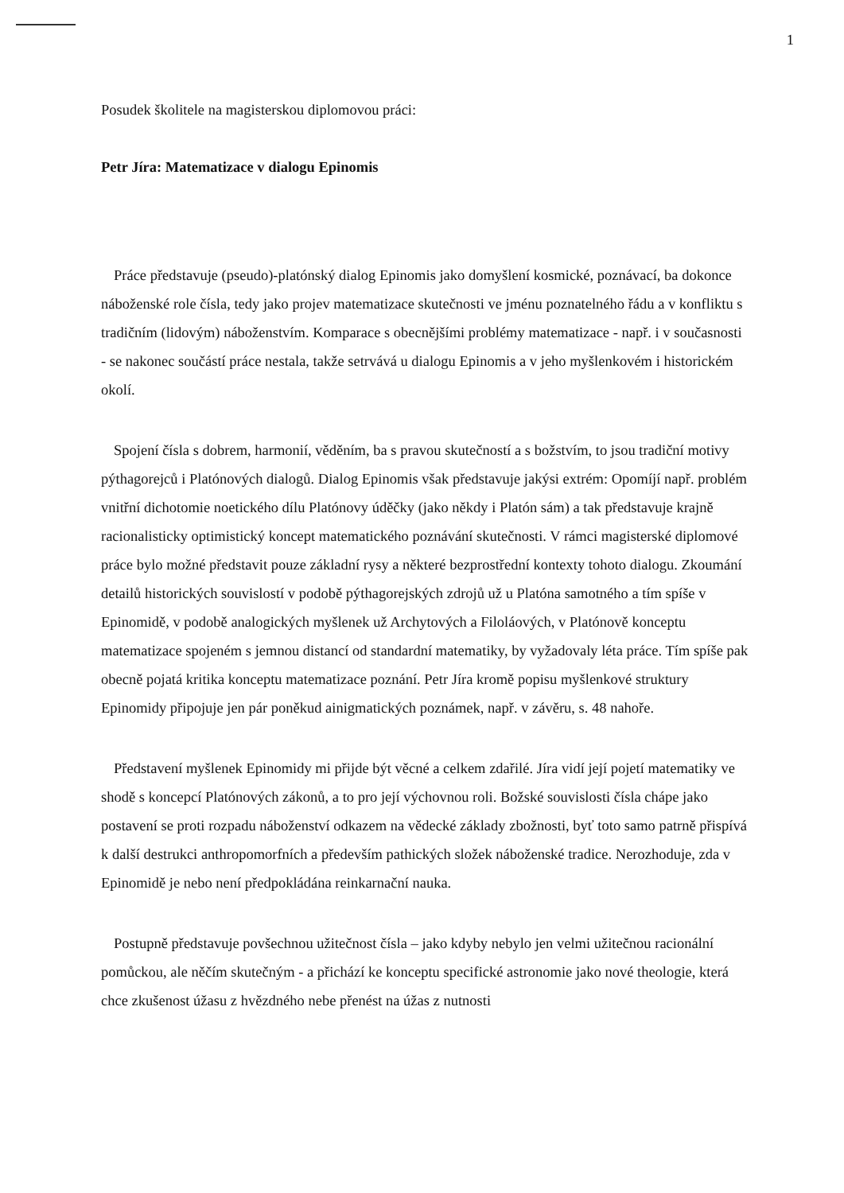1
Posudek školitele na magisterskou diplomovou práci:
Petr Jíra: Matematizace v dialogu Epinomis
Práce představuje (pseudo)-platónský dialog Epinomis jako domyšlení kosmické, poznávací, ba dokonce náboženské role čísla, tedy jako projev matematizace skutečnosti ve jménu poznatelného řádu a v konfliktu s tradičním (lidovým) náboženstvím. Komparace s obecnějšími problémy matematizace - např. i v současnosti - se nakonec součástí práce nestala, takže setrvává u dialogu Epinomis a v jeho myšlenkovém i historickém okolí.
Spojení čísla s dobrem, harmonií, věděním, ba s pravou skutečností a s božstvím, to jsou tradiční motivy pýthagorejců i Platónových dialogů. Dialog Epinomis však představuje jakýsi extrém: Opomíjí např. problém vnitřní dichotomie noetického dílu Platónovy úděčky (jako někdy i Platón sám) a tak představuje krajně racionalisticky optimistický koncept matematického poznávání skutečnosti. V rámci magisterské diplomové práce bylo možné představit pouze základní rysy a některé bezprostřední kontexty tohoto dialogu. Zkoumání detailů historických souvislostí v podobě pýthagorejských zdrojů už u Platóna samotného a tím spíše v Epinomidě, v podobě analogických myšlenek už Archytových a Filoláových, v Platónově konceptu matematizace spojeném s jemnou distancí od standardní matematiky, by vyžadovaly léta práce. Tím spíše pak obecně pojatá kritika konceptu matematizace poznání. Petr Jíra kromě popisu myšlenkové struktury Epinomidy připojuje jen pár poněkud ainigmatických poznámek, např. v závěru, s. 48 nahoře.
Představení myšlenek Epinomidy mi přijde být věcné a celkem zdařilé. Jíra vidí její pojetí matematiky ve shodě s koncepcí Platónových zákonů, a to pro její výchovnou roli. Božské souvislosti čísla chápe jako postavení se proti rozpadu náboženství odkazem na vědecké základy zbožnosti, byť toto samo patrně přispívá k další destrukci anthropomorfních a především pathických složek náboženské tradice. Nerozhoduje, zda v Epinomidě je nebo není předpokládána reinkarnační nauka.
Postupně představuje povšechnou užitečnost čísla – jako kdyby nebylo jen velmi užitečnou racionální pomůckou, ale něčím skutečným - a přichází ke konceptu specifické astronomie jako nové theologie, která chce zkušenost úžasu z hvězdného nebe přenést na úžas z nutnosti